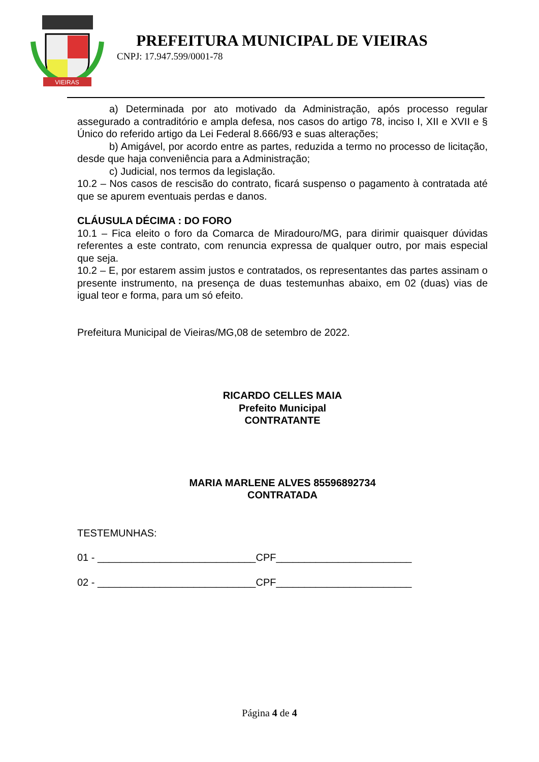VIEIRAS
PREFEITURA MUNICIPAL DE VIEIRAS
CNPJ: 17.947.599/0001-78
a) Determinada por ato motivado da Administração, após processo regular assegurado a contraditório e ampla defesa, nos casos do artigo 78, inciso I, XII e XVII e § Único do referido artigo da Lei Federal 8.666/93 e suas alterações;
b) Amigável, por acordo entre as partes, reduzida a termo no processo de licitação, desde que haja conveniência para a Administração;
c) Judicial, nos termos da legislação.
10.2 – Nos casos de rescisão do contrato, ficará suspenso o pagamento à contratada até que se apurem eventuais perdas e danos.
CLÁUSULA DÉCIMA : DO FORO
10.1 – Fica eleito o foro da Comarca de Miradouro/MG, para dirimir quaisquer dúvidas referentes a este contrato, com renuncia expressa de qualquer outro, por mais especial que seja.
10.2 – E, por estarem assim justos e contratados, os representantes das partes assinam o presente instrumento, na presença de duas testemunhas abaixo, em 02 (duas) vias de igual teor e forma, para um só efeito.
Prefeitura Municipal de Vieiras/MG,08 de setembro de 2022.
RICARDO CELLES MAIA
Prefeito Municipal
CONTRATANTE
MARIA MARLENE ALVES 85596892734
CONTRATADA
TESTEMUNHAS:
01 - ____________________________CPF________________________
02 - ____________________________CPF________________________
Página 4 de 4